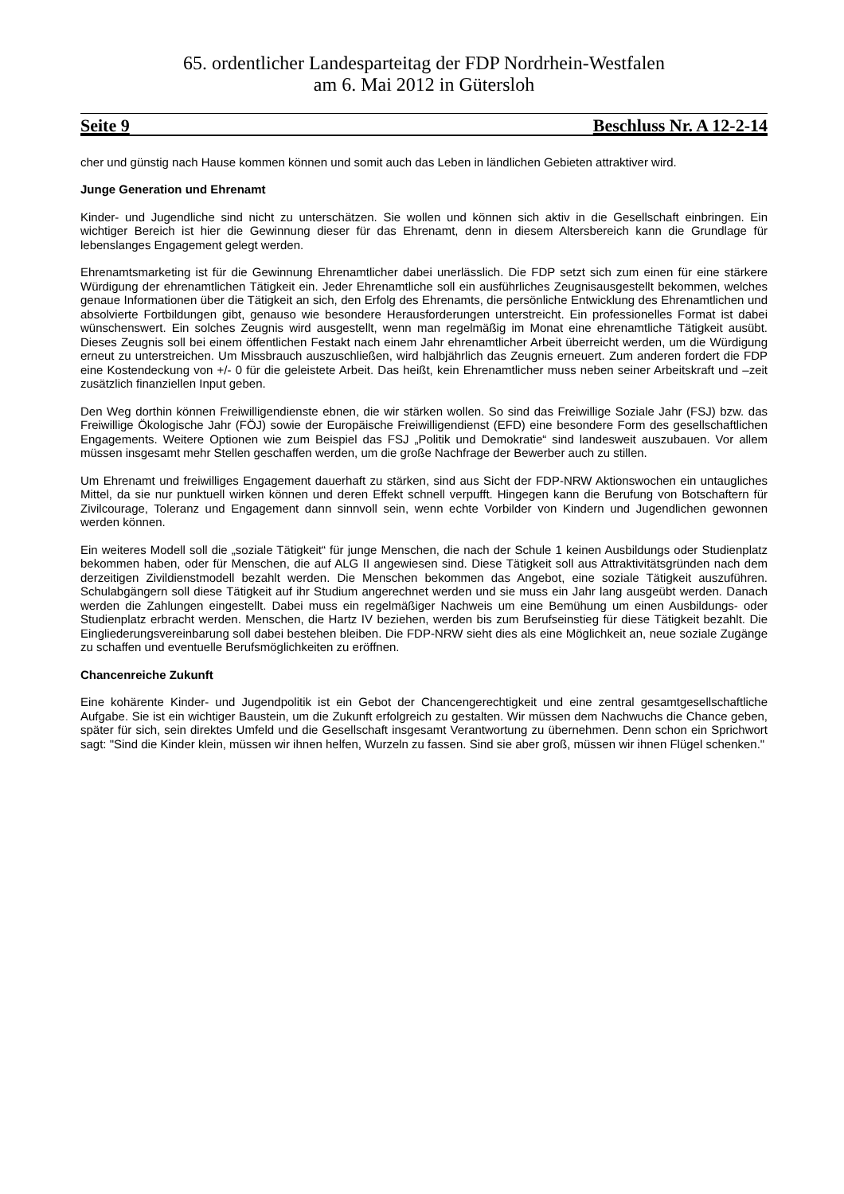65. ordentlicher Landesparteitag der FDP Nordrhein-Westfalen
am 6. Mai 2012 in Gütersloh
Seite 9 Beschluss Nr. A 12-2-14
cher und günstig nach Hause kommen können und somit auch das Leben in ländlichen Gebieten attraktiver wird.
Junge Generation und Ehrenamt
Kinder- und Jugendliche sind nicht zu unterschätzen. Sie wollen und können sich aktiv in die Gesellschaft einbringen. Ein wichtiger Bereich ist hier die Gewinnung dieser für das Ehrenamt, denn in diesem Altersbereich kann die Grundlage für lebenslanges Engagement gelegt werden.
Ehrenamtsmarketing ist für die Gewinnung Ehrenamtlicher dabei unerlässlich. Die FDP setzt sich zum einen für eine stärkere Würdigung der ehrenamtlichen Tätigkeit ein. Jeder Ehrenamtliche soll ein ausführliches Zeugnisausgestellt bekommen, welches genaue Informationen über die Tätigkeit an sich, den Erfolg des Ehrenamts, die persönliche Entwicklung des Ehrenamtlichen und absolvierte Fortbildungen gibt, genauso wie besondere Herausforderungen unterstreicht. Ein professionelles Format ist dabei wünschenswert. Ein solches Zeugnis wird ausgestellt, wenn man regelmäßig im Monat eine ehrenamtliche Tätigkeit ausübt. Dieses Zeugnis soll bei einem öffentlichen Festakt nach einem Jahr ehrenamtlicher Arbeit überreicht werden, um die Würdigung erneut zu unterstreichen. Um Missbrauch auszuschließen, wird halbjährlich das Zeugnis erneuert. Zum anderen fordert die FDP eine Kostendeckung von +/- 0 für die geleistete Arbeit. Das heißt, kein Ehrenamtlicher muss neben seiner Arbeitskraft und –zeit zusätzlich finanziellen Input geben.
Den Weg dorthin können Freiwilligendienste ebnen, die wir stärken wollen. So sind das Freiwillige Soziale Jahr (FSJ) bzw. das Freiwillige Ökologische Jahr (FÖJ) sowie der Europäische Freiwilligendienst (EFD) eine besondere Form des gesellschaftlichen Engagements. Weitere Optionen wie zum Beispiel das FSJ „Politik und Demokratie“ sind landesweit auszubauen. Vor allem müssen insgesamt mehr Stellen geschaffen werden, um die große Nachfrage der Bewerber auch zu stillen.
Um Ehrenamt und freiwilliges Engagement dauerhaft zu stärken, sind aus Sicht der FDP-NRW Aktionswochen ein untaugliches Mittel, da sie nur punktuell wirken können und deren Effekt schnell verpufft. Hingegen kann die Berufung von Botschaftern für Zivilcourage, Toleranz und Engagement dann sinnvoll sein, wenn echte Vorbilder von Kindern und Jugendlichen gewonnen werden können.
Ein weiteres Modell soll die „soziale Tätigkeit“ für junge Menschen, die nach der Schule 1 keinen Ausbildungs oder Studienplatz bekommen haben, oder für Menschen, die auf ALG II angewiesen sind. Diese Tätigkeit soll aus Attraktivitätsgründen nach dem derzeitigen Zivildienstmodell bezahlt werden. Die Menschen bekommen das Angebot, eine soziale Tätigkeit auszuführen. Schulabgängern soll diese Tätigkeit auf ihr Studium angerechnet werden und sie muss ein Jahr lang ausgeübt werden. Danach werden die Zahlungen eingestellt. Dabei muss ein regelmäßiger Nachweis um eine Bemühung um einen Ausbildungs- oder Studienplatz erbracht werden. Menschen, die Hartz IV beziehen, werden bis zum Berufseinstieg für diese Tätigkeit bezahlt. Die Eingliederungsvereinbarung soll dabei bestehen bleiben. Die FDP-NRW sieht dies als eine Möglichkeit an, neue soziale Zugänge zu schaffen und eventuelle Berufsmöglichkeiten zu eröffnen.
Chancenreiche Zukunft
Eine kohärente Kinder- und Jugendpolitik ist ein Gebot der Chancengerechtigkeit und eine zentral gesamtgesellschaftliche Aufgabe. Sie ist ein wichtiger Baustein, um die Zukunft erfolgreich zu gestalten. Wir müssen dem Nachwuchs die Chance geben, später für sich, sein direktes Umfeld und die Gesellschaft insgesamt Verantwortung zu übernehmen. Denn schon ein Sprichwort sagt: "Sind die Kinder klein, müssen wir ihnen helfen, Wurzeln zu fassen. Sind sie aber groß, müssen wir ihnen Flügel schenken."